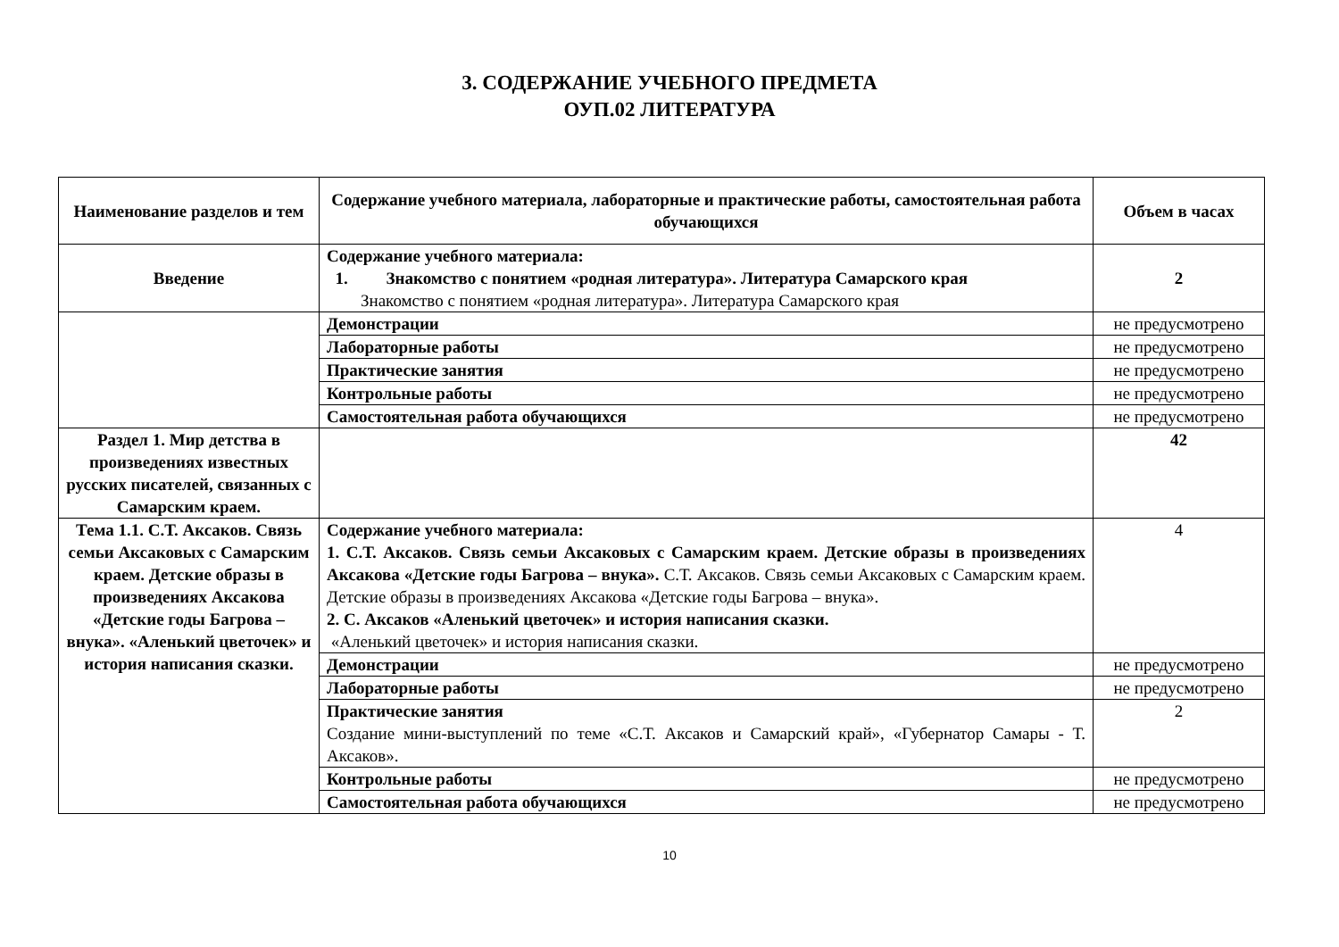3. СОДЕРЖАНИЕ УЧЕБНОГО ПРЕДМЕТА
ОУП.02 ЛИТЕРАТУРА
| Наименование разделов и тем | Содержание учебного материала, лабораторные и практические работы, самостоятельная работа обучающихся | Объем в часах |
| --- | --- | --- |
| Введение | Содержание учебного материала: 1. Знакомство с понятием «родная литература». Литература Самарского края Знакомство с понятием «родная литература». Литература Самарского края | 2 |
| | Демонстрации | не предусмотрено |
| | Лабораторные работы | не предусмотрено |
| | Практические занятия | не предусмотрено |
| | Контрольные работы | не предусмотрено |
| | Самостоятельная работа обучающихся | не предусмотрено |
| Раздел 1. Мир детства в произведениях известных русских писателей, связанных с Самарским краем. | | 42 |
| Тема 1.1. С.Т. Аксаков. Связь семьи Аксаковых с Самарским краем. Детские образы в произведениях Аксакова «Детские годы Багрова – внука». «Аленький цветочек» и история написания сказки. | Содержание учебного материала: 1. С.Т. Аксаков. Связь семьи Аксаковых с Самарским краем. Детские образы в произведениях Аксакова «Детские годы Багрова – внука». С.Т. Аксаков. Связь семьи Аксаковых с Самарским краем. Детские образы в произведениях Аксакова «Детские годы Багрова – внука». 2. С. Аксаков «Аленький цветочек» и история написания сказки. «Аленький цветочек» и история написания сказки. | 4 |
| | Демонстрации | не предусмотрено |
| | Лабораторные работы | не предусмотрено |
| | Практические занятия Создание мини-выступлений по теме «С.Т. Аксаков и Самарский край», «Губернатор Самары - Т. Аксаков». | 2 |
| | Контрольные работы | не предусмотрено |
| | Самостоятельная работа обучающихся | не предусмотрено |
10